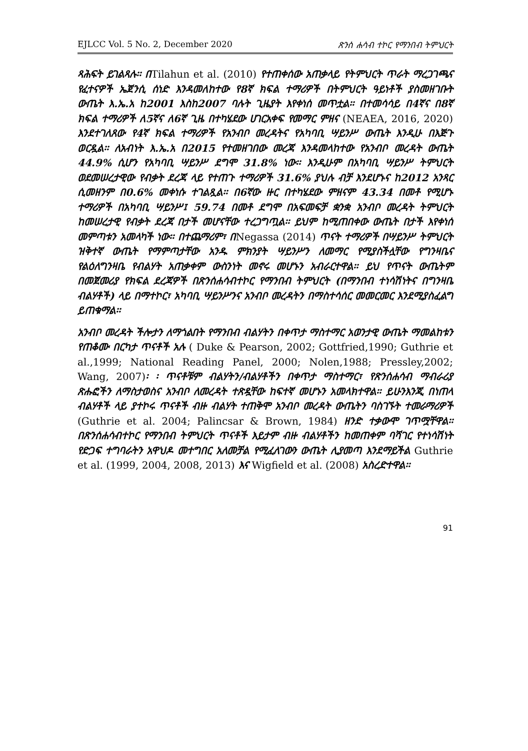EJLCC Vol. 5 No. 2, December 2020 ጽንሰ ሐሳብ ተኮር የማንበብ ትምህርት
ጻሕፍት ይገልጻሉ፡፡ በTilahun et al. (2010) የተጠቀሰው አጠቃላይ የትምህርት ጥራት ማረጋገጫና የፈተናዎች ኤጀንሲ ሰነድ እንዳመለከተው የ8ኛ ክፍል ተማሪዎች በትምህርት ዓይነቶች ያስመዘገቡት ውጤት እ.ኤ.አ ከ2001 እስከ2007 ባሉት ጊዜያት እየቀነሰ መጥቷል፡፡ በተመሳሳይ በ4ኛና በ8ኛ ክፍል ተማሪዎች ለ5ኛና ለ6ኛ ጊዜ በተካሄደው ሀገርአቀፍ የመማር ምዘና (NEAEA, 2016, 2020) እንደተገለጸው የ4ኛ ክፍል ተማሪዎች የአንብቦ መረዳትና የአካባቢ ሣይንሥ ውጤት እንዲሁ በእጅጉ ወርዷል፡፡ ለአብነት እ.ኤ.አ በ2015 የተመዘገበው መረጃ እንዳመላከተው የአንብቦ መረዳት ውጤት 44.9% ሲሆን የአካባቢ ሣይንሥ ደግሞ 31.8% ነው፡፡ እንዲሁም በአካባቢ ሣይንሥ ትምህርት ወደመሠረታዊው የብቃት ደረጃ ላይ የተጠጉ ተማሪዎች 31.6% ያህሉ ብቻ እንደሆኑና ከ2012 አንጻር ሲመዘንም በ0.6% መቀነሱ ተገልጿል፡፡ በ6ኛው ዙር በተካሄደው ምዘናም 43.34 በመቶ የሚሆኑ ተማሪዎች በአካባቢ ሣይንሥ፤ 59.74 በመቶ ደግሞ በአፍመፍቻ ቋንቋ አንብቦ መረዳት ትምህርት ከመሠረታዊ የብቃት ደረጃ በታች መሆናቸው ተረጋግጧል፡፡ ይህም ከሚጠበቀው ውጤት በታች እየቀነሰ መምጣቱን አመላካች ነው፡፡ በተጨማሪም፣ በNegassa (2014) ጥናት ተማሪዎች በሣይንሥ ትምህርት ዝቅተኛ ውጤት የማምጣታቸው አንዱ ምክንያት ሣይንሥን ለመማር የሚያስችሏቸው የግንዛቤና የልዕለግንዛቤ የብልሃት አጠቃቀም ውስንነት መኖሩ መሆኑን አብራርተዋል፡፡ ይህ የጥናት ውጤትም በመጀመሪያ የክፍል ደረጃዎች በጽንሰሐሳብተኮር የማንበብ ትምህርት (በማንበብ ተነሳሽነትና በግንዛቤ ብልሃቶች) ላይ በማተኮር፣ አካባቢ ሣይንሥንና አንብቦ መረዳትን በማስተሳሰር መመርመር እንደሚያስፈልግ ይጠቁማል፡፡
አንብቦ መረዳት ችሎታን ለማጎልበት የማንበብ ብልሃትን በቀጥታ ማስተማር አወንታዊ ውጤት ማመልከቱን የጠቆሙ በርካታ ጥናቶች አሉ ( Duke & Pearson, 2002; Gottfried,1990; Guthrie et al.,1999; National Reading Panel, 2000; Nolen,1988; Pressley,2002; Wang, 2007)፡ ፡ ጥናቶቹም ብልሃትን/ብልሃቶችን በቀጥታ ማስተማር፣ የጽንሰሐሳብ ማብራሪያ ጽሑፎችን ለማስታወስና አንብቦ ለመረዳት ተጽዷቸው ከፍተኛ መሆኑን አመላክተዋል፡፡ ይሁንእንጂ በነጠላ ብልሃቶች ላይ ያተኮሩ ጥናቶች ብዙ ብልሃት ተጠቅሞ አንብቦ መረዳት ውጤትን ባስገኙት ተመራማሪዎች (Guthrie et al. 2004; Palincsar & Brown, 1984) ዘንድ ተቃውሞ ገጥሟቸዋል፡፡ በጽንሰሐሳብተኮር የማንበብ ትምህርት ጥናቶች እይታም ብዙ ብልሃቶችን ከመጠቀም ባሻገር የተነሳሽነት የድጋፍ ተግባራትን አዋህዶ መተግበር አለመቻል የሚፈለገውን ውጤት ሊያመጣ እንደማይችል Guthrie et al. (1999, 2004, 2008, 2013) እና Wigfield et al. (2008) አስረድተዋል፡፡
91